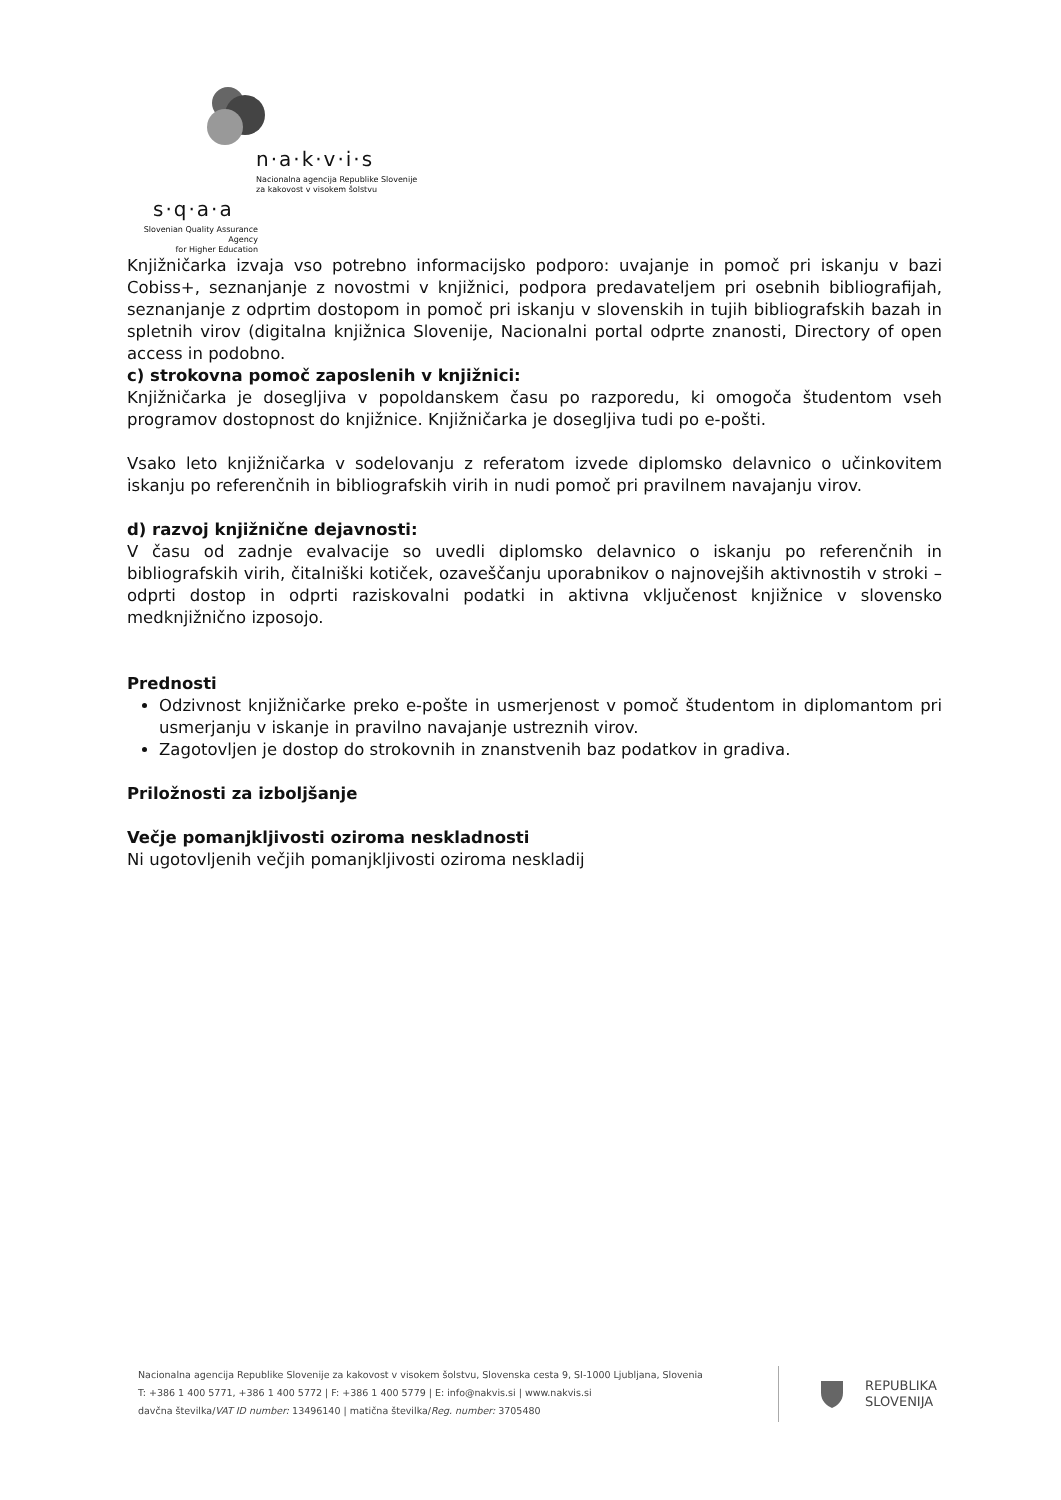n·a·k·v·i·s
Nacionalna agencija Republike Slovenije
za kakovost v visokem šolstvu
s·q·a·a
Slovenian Quality Assurance Agency
for Higher Education
Knjižničarka izvaja vso potrebno informacijsko podporo: uvajanje in pomoč pri iskanju v bazi Cobiss+, seznanjanje z novostmi v knjižnici, podpora predavateljem pri osebnih bibliografijah, seznanjanje z odprtim dostopom in pomoč pri iskanju v slovenskih in tujih bibliografskih bazah in spletnih virov (digitalna knjižnica Slovenije, Nacionalni portal odprte znanosti, Directory of open access in podobno.
c) strokovna pomoč zaposlenih v knjižnici:
Knjižničarka je dosegljiva v popoldanskem času po razporedu, ki omogoča študentom vseh programov dostopnost do knjižnice. Knjižničarka je dosegljiva tudi po e-pošti.
Vsako leto knjižničarka v sodelovanju z referatom izvede diplomsko delavnico o učinkovitem iskanju po referenčnih in bibliografskih virih in nudi pomoč pri pravilnem navajanju virov.
d) razvoj knjižnične dejavnosti:
V času od zadnje evalvacije so uvedli diplomsko delavnico o iskanju po referenčnih in bibliografskih virih, čitalniški kotiček, ozaveščanju uporabnikov o najnovejših aktivnostih v stroki – odprti dostop in odprti raziskovalni podatki in aktivna vključenost knjižnice v slovensko medknjižnično izposojo.
Prednosti
Odzivnost knjižničarke preko e-pošte in usmerjenost v pomoč študentom in diplomantom pri usmerjanju v iskanje in pravilno navajanje ustreznih virov.
Zagotovljen je dostop do strokovnih in znanstvenih baz podatkov in gradiva.
Priložnosti za izboljšanje
Večje pomanjkljivosti oziroma neskladnosti
Ni ugotovljenih večjih pomanjkljivosti oziroma neskladij
Nacionalna agencija Republike Slovenije za kakovost v visokem šolstvu, Slovenska cesta 9, SI-1000 Ljubljana, Slovenia
T: +386 1 400 5771, +386 1 400 5772 | F: +386 1 400 5779 | E: info@nakvis.si | www.nakvis.si
davčna številka/VAT ID number: 13496140 | matična številka/Reg. number: 3705480
REPUBLIKA
SLOVENIJA